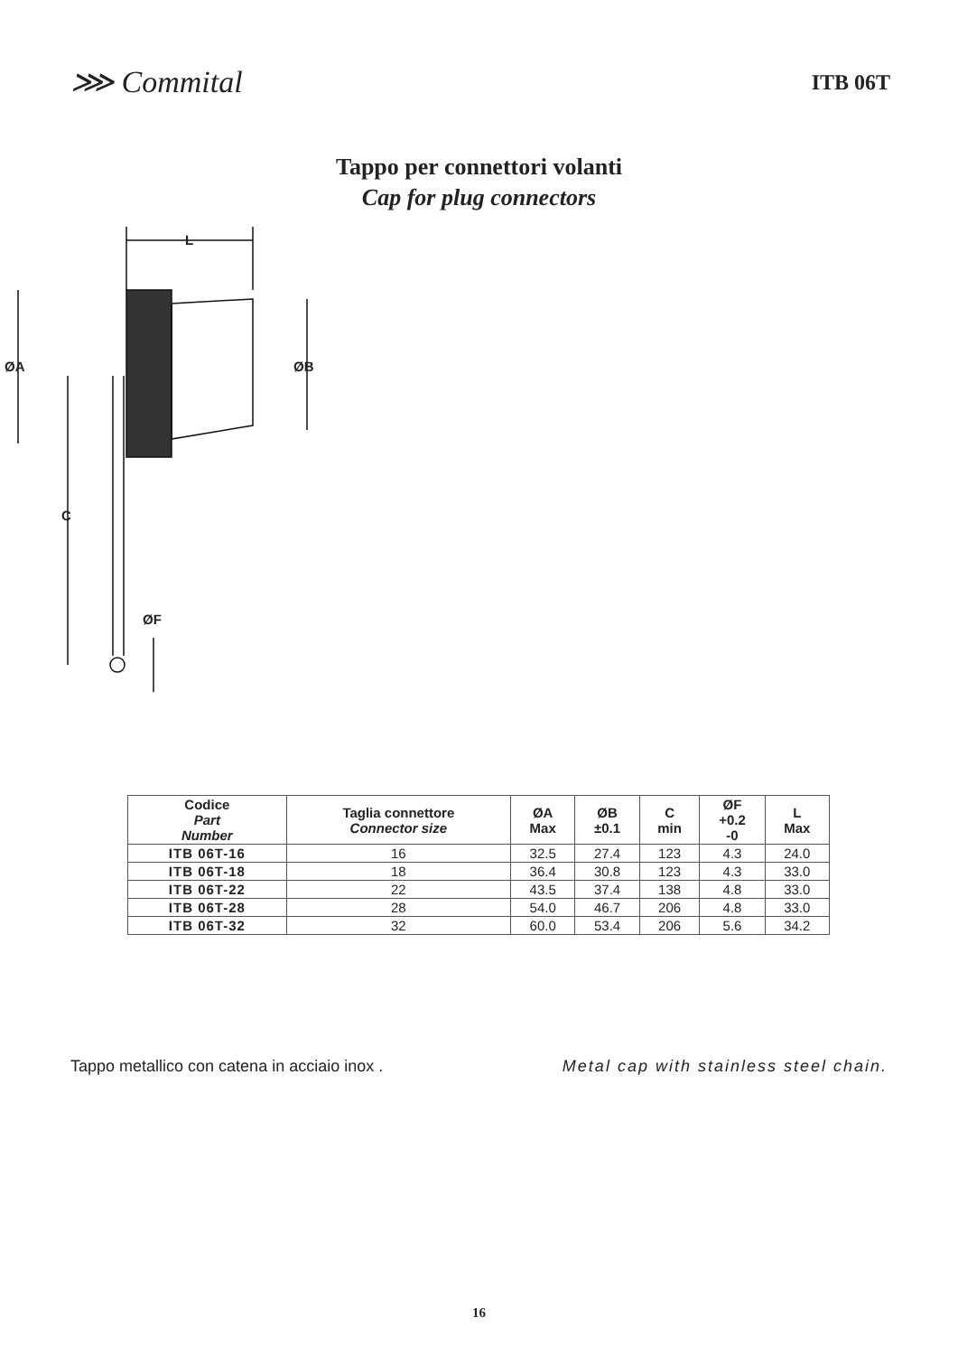⋙ Commital
ITB 06T
Tappo per connettori volanti
Cap for plug connectors
L
ØA
ØB
C
ØF
| Codice Part Number | Taglia connettore Connector size | ØA Max | ØB ±0.1 | C min | ØF +0.2 -0 | L Max |
| --- | --- | --- | --- | --- | --- | --- |
| ITB 06T-16 | 16 | 32.5 | 27.4 | 123 | 4.3 | 24.0 |
| ITB 06T-18 | 18 | 36.4 | 30.8 | 123 | 4.3 | 33.0 |
| ITB 06T-22 | 22 | 43.5 | 37.4 | 138 | 4.8 | 33.0 |
| ITB 06T-28 | 28 | 54.0 | 46.7 | 206 | 4.8 | 33.0 |
| ITB 06T-32 | 32 | 60.0 | 53.4 | 206 | 5.6 | 34.2 |
Tappo metallico con catena in acciaio inox . Metal cap with stainless steel chain.
16